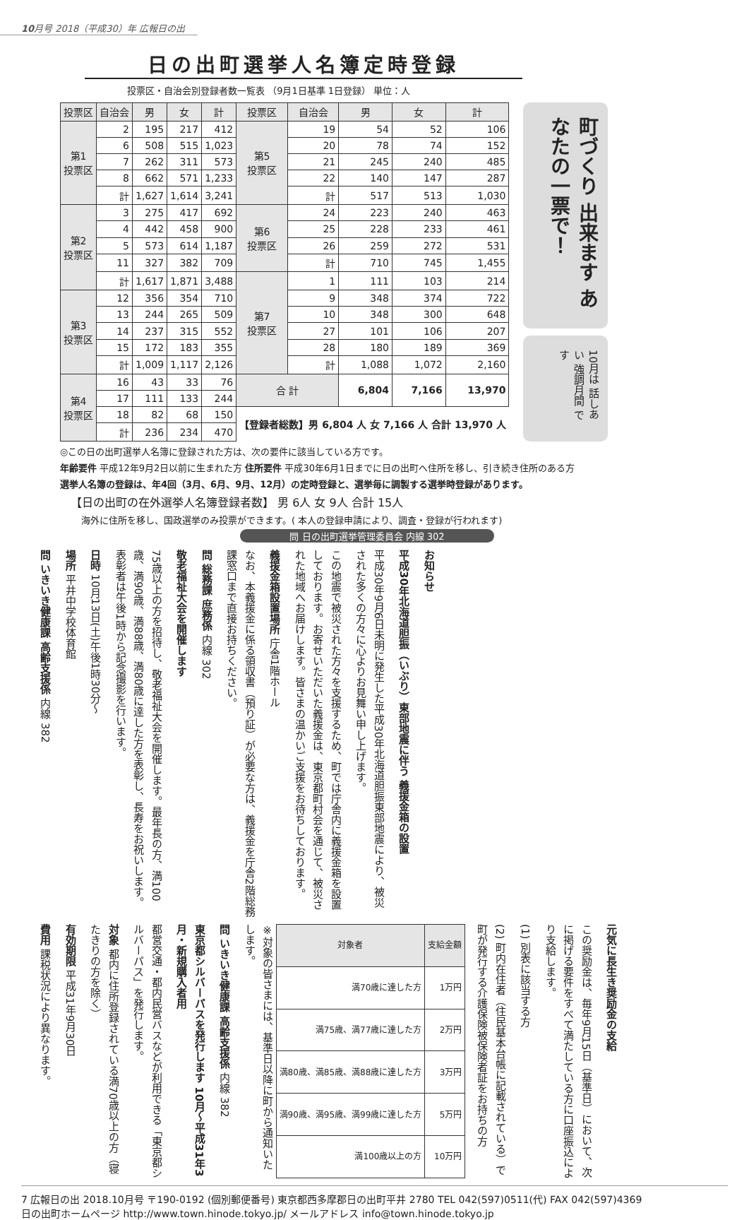10月号 2018（平成30）年 広報日の出
日の出町選挙人名簿定時登録
投票区・自治会別登録者数一覧表 （9月1日基準 1日登録） 単位：人
| 投票区 | 自治会 | 男 | 女 | 計 | 投票区 | 自治会 | 男 | 女 | 計 |
| --- | --- | --- | --- | --- | --- | --- | --- | --- | --- |
| 第1 投票区 | 2 | 195 | 217 | 412 | 第5 投票区 | 19 | 54 | 52 | 106 |
| | 6 | 508 | 515 | 1,023 | | 20 | 78 | 74 | 152 |
| | 7 | 262 | 311 | 573 | | 21 | 245 | 240 | 485 |
| | 8 | 662 | 571 | 1,233 | | 22 | 140 | 147 | 287 |
| | 計 | 1,627 | 1,614 | 3,241 | | 計 | 517 | 513 | 1,030 |
| 第2 投票区 | 3 | 275 | 417 | 692 | 第6 投票区 | 24 | 223 | 240 | 463 |
| | 4 | 442 | 458 | 900 | | 25 | 228 | 233 | 461 |
| | 5 | 573 | 614 | 1,187 | | 26 | 259 | 272 | 531 |
| | 11 | 327 | 382 | 709 | | 計 | 710 | 745 | 1,455 |
| | 計 | 1,617 | 1,871 | 3,488 | 第7 投票区 | 1 | 111 | 103 | 214 |
| 第3 投票区 | 12 | 356 | 354 | 710 | | 9 | 348 | 374 | 722 |
| | 13 | 244 | 265 | 509 | | 10 | 348 | 300 | 648 |
| | 14 | 237 | 315 | 552 | | 27 | 101 | 106 | 207 |
| | 15 | 172 | 183 | 355 | | 28 | 180 | 189 | 369 |
| | 計 | 1,009 | 1,117 | 2,126 | | 計 | 1,088 | 1,072 | 2,160 |
| 第4 投票区 | 16 | 43 | 33 | 76 | 合 計 | | 6,804 | 7,166 | 13,970 |
| | 17 | 111 | 133 | 244 | | | | | |
| | 18 | 82 | 68 | 150 | 【登録者総数】男 6,804 人 女 7,166 人 合計 13,970 人 | | | | |
| | 計 | 236 | 234 | 470 | | | | | |
町づくり 出来ます あなたの一票で！
10月は 話しあい 強調月間 です
◎この日の出町選挙人名簿に登録された方は、次の要件に該当している方です。
年齢要件 平成12年9月2日以前に生まれた方 住所要件 平成30年6月1日までに日の出町へ住所を移し、引き続き住所のある方
選挙人名簿の登録は、年4回（3月、6月、9月、12月）の定時登録と、選挙毎に調製する選挙時登録があります。
【日の出町の在外選挙人名簿登録者数】 男 6人 女 9人 合計 15人
海外に住所を移し、国政選挙のみ投票ができます。( 本人の登録申請により、調査・登録が行われます)
問 日の出町選挙管理委員会 内線 302
お知らせ
平成30年北海道胆振（いぶり）東部地震に伴う 義援金箱の設置
平成30年9月6日未明に発生した平成30年北海道胆振東部地震により、被災された多くの方々に心よりお見舞い申し上げます。
この地震で被災された方々を支援するため、町では庁舎内に義援金箱を設置しております。お寄せいただいた義援金は、東京都町村会を通じて、被災された地域へお届けします。皆さまの温かいご支援をお待ちしております。
義援金箱設置場所 庁舎1階ホール
なお、本義援金に係る領収書（預り証）が必要な方は、義援金を庁舎2階総務課窓口まで直接お持ちください。
問 総務課 庶務係 内線 302
敬老福祉大会を開催します
75歳以上の方を招待し、敬老福祉大会を開催します。最年長の方、満100歳、満90歳、満88歳、満80歳に達した方を表彰し、長寿をお祝いします。表彰者は午後1時から記念撮影を行います。
日時 10月13日(土)午後1時30分～
場所 平井中学校体育館
問 いきいき健康課 高齢支援係 内線 382
元気に長生き奨励金の支給
この奨励金は、毎年9月15日（基準日）において、次に掲げる要件をすべて満たしている方に口座振込により支給します。
(1) 別表に該当する方
(2) 町内在住者（住民基本台帳に記載されている）で町が発行する介護保険被保険者証をお持ちの方
| 対象者 | 支給金額 |
| --- | --- |
| 満70歳に達した方 | 1万円 |
| 満75歳、満77歳に達した方 | 2万円 |
| 満80歳、満85歳、満88歳に達した方 | 3万円 |
| 満90歳、満95歳、満99歳に達した方 | 5万円 |
| 満100歳以上の方 | 10万円 |
※対象の皆さまには、基準日以降に町から通知いたします。
問 いきいき健康課 高齢支援係 内線 382
東京都シルバーパスを発行します 10月～平成31年3月・新規購入者用
都営交通・都内民営バスなどが利用できる「東京都シルバーパス」を発行します。
対象 都内に住所登録されている満70歳以上の方（寝たきりの方を除く）
有効期限 平成31年9月30日
費用 課税状況により異なります。
7 広報日の出 2018.10月号 〒190-0192 (個別郵便番号) 東京都西多摩郡日の出町平井 2780 TEL 042(597)0511(代) FAX 042(597)4369
日の出町ホームページ http://www.town.hinode.tokyo.jp/ メールアドレス info@town.hinode.tokyo.jp